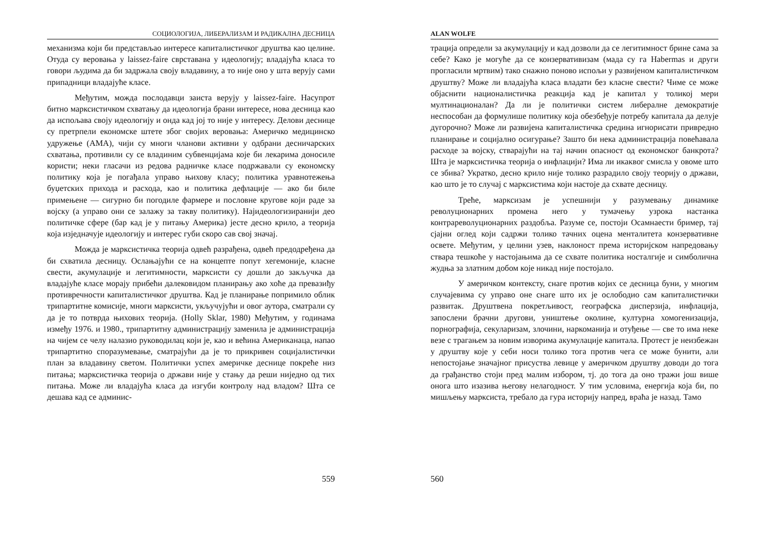СОЦИОЛОГИЈА, ЛИБЕРАЛИЗАМ И РАДИКАЛНА ДЕСНИЦА
механизма који би представљао интересе капиталистичког друштва као целине. Отуда су веровања у laissez-faire сврставана у идеологију; владајућа класа то говори људима да би задржала своју владавину, а то није оно у шта верују сами припадници владајуће класе.
Међутим, можда послодавци заиста верују у laissez-faire. Насупрот битно марксистичком схватању да идеологија брани интересе, нова десница као да испољава своју идеологију и онда кад јој то није у интересу. Делови деснице су претрпели економске штете због својих веровања: Америчко медицинско удружење (АМА), чији су многи чланови активни у одбрани десничарских схватања, противили су се владиним субвенцијама које би лекарима доносиле користи; неки гласачи из редова радничке класе подржавали су економску политику која је погађала управо њихову класу; политика уравнотежења буџетских прихода и расхода, као и политика дефлације — ако би биле примењене — сигурно би погодиле фармере и пословне кругове који раде за војску (а управо они се залажу за такву политику). Најидеологизиранији део политичке сфере (бар кад је у питању Америка) јесте десно крило, а теорија која изједначује идеологију и интерес губи скоро сав свој значај.
Можда је марксистичка теорија одвећ разрађена, одвећ предодређена да би схватила десницу. Ослањајући се на концепте попут хегемоније, класне свести, акумулације и легитимности, марксисти су дошли до закључка да владајуће класе морају прибећи далековидом планирању ако хоће да превазиђу противречности капиталистичког друштва. Кад је планирање попримило облик трипартитне комисије, многи марксисти, укључујући и овог аутора, сматрали су да је то потврда њихових теорија. (Holly Sklar, 1980) Међутим, у годинама између 1976. и 1980., трипартитну администрацију заменила је администрација на чијем се челу налазио руководилац који је, као и већина Американаца, напао трипартитно споразумевање, сматрајући да је то прикривен социјалистички план за владавину светом. Политички успех америчке деснице покреће низ питања; марксистичка теорија о држави није у стању да реши ниједно од тих питања. Може ли владајућа класа да изгуби контролу над владом? Шта се дешава кад се админис-
559
ALAN WOLFE
трација определи за акумулацију и кад дозволи да се легитимност брине сама за себе? Како је могуће да се конзервативизам (мада су га Habermas и други прогласили мртвим) тако снажно поново испољи у развијеном капиталистичком друштву? Може ли владајућа класа владати без класне свести? Чиме се може објаснити националистичка реакција кад је капитал у толикој мери мултинационалан? Да ли је политички систем либералне демократије неспособан да формулише политику која обезбеђује потребу капитала да делује дугорочно? Може ли развијена капиталистичка средина игнорисати привредно планирање и социјално осигурање? Зашто би нека администрација повећавала расходе за војску, стварајући на тај начин опасност од економског банкрота? Шта је марксистичка теорија о инфлацији? Има ли икаквог смисла у овоме што се збива? Укратко, десно крило није толико разрадило своју теорију о држави, као што је то случај с марксистима који настоје да схвате десницу.
Треће, марксизам је успешнији у разумевању динамике револуционарних промена него у тумачењу узрока настанка контрареволуционарних раздобља. Разуме се, постоји Осамнаести бример, тај сјајни оглед који садржи толико тачних оцена менталитета конзервативне освете. Међутим, у целини узев, наклоност према историјском напредовању ствара тешкоће у настојањима да се схвате политика носталгије и симболична жудња за златним добом које никад није постојало.
У америчком контексту, снаге против којих се десница буни, у многим случајевима су управо оне снаге што их је ослободио сам капиталистички развитак. Друштвена покретљивост, географска дисперзија, инфлација, запослени брачни другови, уништење околине, културна хомогенизација, порнографија, секуларизам, злочини, наркоманија и отуђење — све то има неке везе с трагањем за новим изворима акумулације капитала. Протест је неизбежан у друштву које у себи носи толико тога против чега се може бунити, али непостојање значајног присуства левице у америчком друштву доводи до тога да грађанство стоји пред малим избором, тј. до тога да оно тражи још више онога што изазива његову нелагодност. У тим условима, енергија која би, по мишљењу марксиста, требало да гура историју напред, враћа је назад. Тамо
560